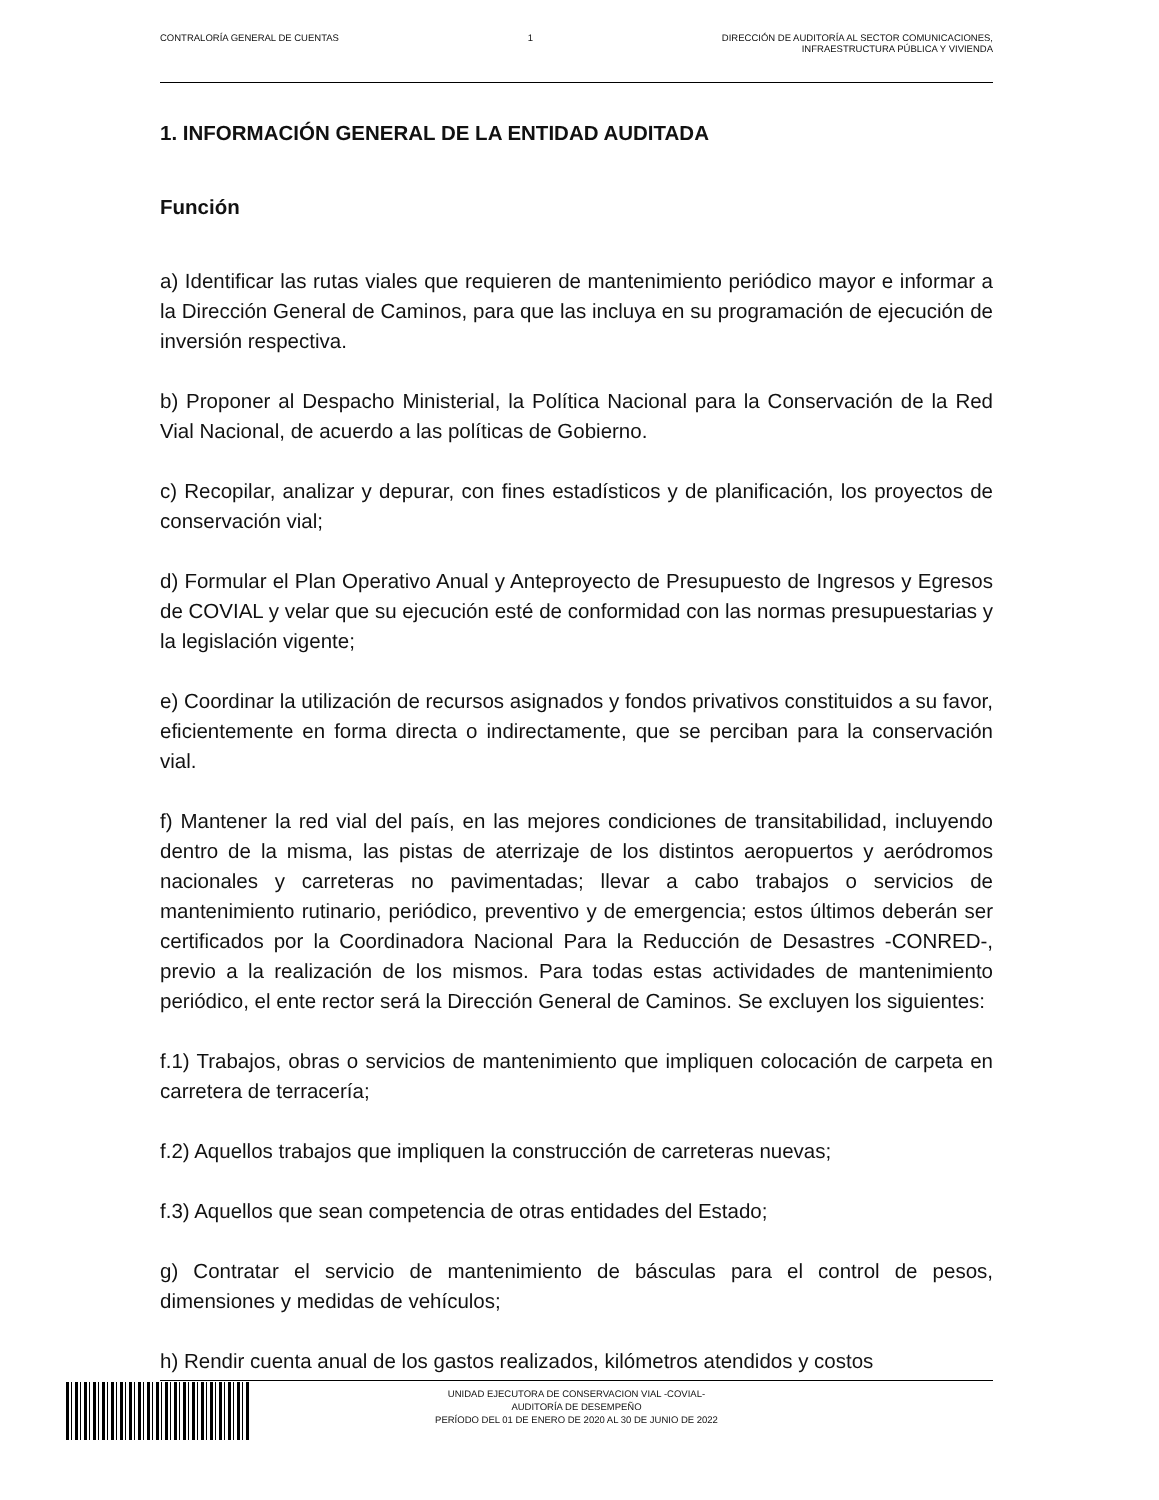CONTRALORÍA GENERAL DE CUENTAS 1 DIRECCIÓN DE AUDITORÍA AL SECTOR COMUNICACIONES,
INFRAESTRUCTURA PÚBLICA Y VIVIENDA
1. INFORMACIÓN GENERAL DE LA ENTIDAD AUDITADA
Función
a) Identificar las rutas viales que requieren de mantenimiento periódico mayor e informar a la Dirección General de Caminos, para que las incluya en su programación de ejecución de inversión respectiva.
b) Proponer al Despacho Ministerial, la Política Nacional para la Conservación de la Red Vial Nacional, de acuerdo a las políticas de Gobierno.
c) Recopilar, analizar y depurar, con fines estadísticos y de planificación, los proyectos de conservación vial;
d) Formular el Plan Operativo Anual y Anteproyecto de Presupuesto de Ingresos y Egresos de COVIAL y velar que su ejecución esté de conformidad con las normas presupuestarias y la legislación vigente;
e) Coordinar la utilización de recursos asignados y fondos privativos constituidos a su favor, eficientemente en forma directa o indirectamente, que se perciban para la conservación vial.
f) Mantener la red vial del país, en las mejores condiciones de transitabilidad, incluyendo dentro de la misma, las pistas de aterrizaje de los distintos aeropuertos y aeródromos nacionales y carreteras no pavimentadas; llevar a cabo trabajos o servicios de mantenimiento rutinario, periódico, preventivo y de emergencia; estos últimos deberán ser certificados por la Coordinadora Nacional Para la Reducción de Desastres -CONRED-, previo a la realización de los mismos. Para todas estas actividades de mantenimiento periódico, el ente rector será la Dirección General de Caminos. Se excluyen los siguientes:
f.1) Trabajos, obras o servicios de mantenimiento que impliquen colocación de carpeta en carretera de terracería;
f.2) Aquellos trabajos que impliquen la construcción de carreteras nuevas;
f.3) Aquellos que sean competencia de otras entidades del Estado;
g) Contratar el servicio de mantenimiento de básculas para el control de pesos, dimensiones y medidas de vehículos;
h) Rendir cuenta anual de los gastos realizados, kilómetros atendidos y costos
UNIDAD EJECUTORA DE CONSERVACION VIAL -COVIAL-
AUDITORÍA DE DESEMPEÑO
PERÍODO DEL 01 DE ENERO DE 2020 AL 30 DE JUNIO DE 2022